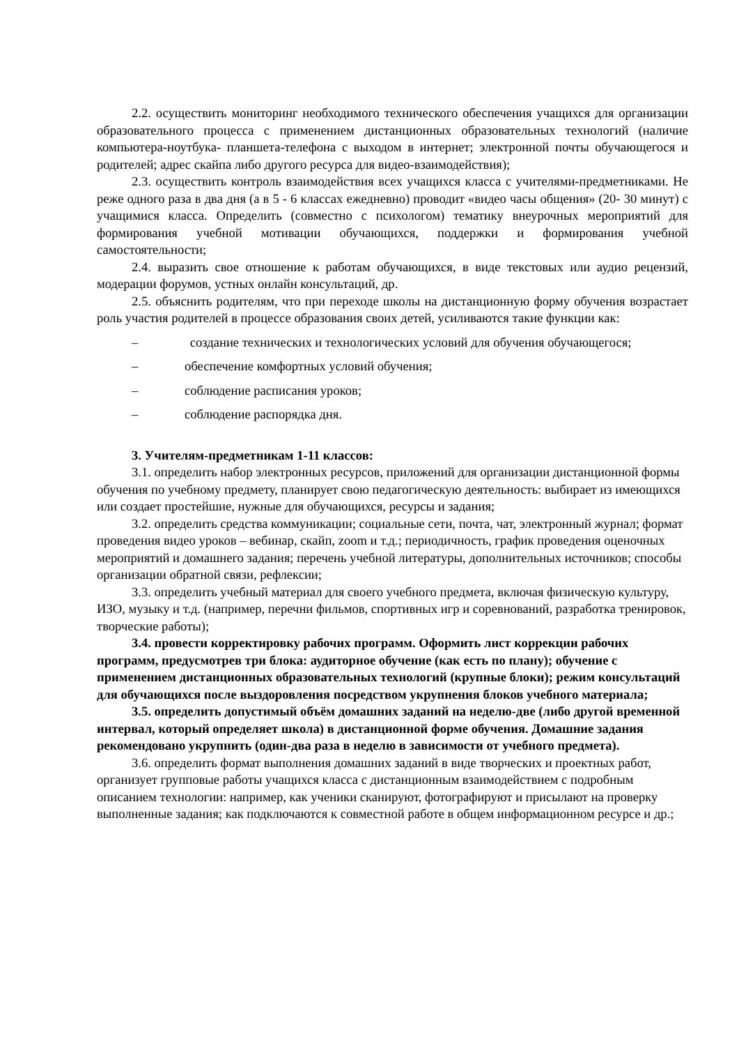2.2. осуществить мониторинг необходимого технического обеспечения учащихся для организации образовательного процесса с применением дистанционных образовательных технологий (наличие компьютера-ноутбука- планшета-телефона с выходом в интернет; электронной почты обучающегося и родителей; адрес скайпа либо другого ресурса для видео-взаимодействия);
2.3. осуществить контроль взаимодействия всех учащихся класса с учителями-предметниками. Не реже одного раза в два дня (а в 5 - 6 классах ежедневно) проводит «видео часы общения» (20- 30 минут) с учащимися класса. Определить (совместно с психологом) тематику внеурочных мероприятий для формирования учебной мотивации обучающихся, поддержки и формирования учебной самостоятельности;
2.4. выразить свое отношение к работам обучающихся, в виде текстовых или аудио рецензий, модерации форумов, устных онлайн консультаций, др.
2.5. объяснить родителям, что при переходе школы на дистанционную форму обучения возрастает роль участия родителей в процессе образования своих детей, усиливаются такие функции как:
– создание технических и технологических условий для обучения обучающегося;
– обеспечение комфортных условий обучения;
– соблюдение расписания уроков;
– соблюдение распорядка дня.
3. Учителям-предметникам 1-11 классов:
3.1. определить набор электронных ресурсов, приложений для организации дистанционной формы обучения по учебному предмету, планирует свою педагогическую деятельность: выбирает из имеющихся или создает простейшие, нужные для обучающихся, ресурсы и задания;
3.2. определить средства коммуникации; социальные сети, почта, чат, электронный журнал; формат проведения видео уроков – вебинар, скайп, zoom и т.д.; периодичность, график проведения оценочных мероприятий и домашнего задания; перечень учебной литературы, дополнительных источников; способы организации обратной связи, рефлексии;
3.3. определить учебный материал для своего учебного предмета, включая физическую культуру, ИЗО, музыку и т.д. (например, перечни фильмов, спортивных игр и соревнований, разработка тренировок, творческие работы);
3.4. провести корректировку рабочих программ. Оформить лист коррекции рабочих программ, предусмотрев три блока: аудиторное обучение (как есть по плану); обучение с применением дистанционных образовательных технологий (крупные блоки); режим консультаций для обучающихся после выздоровления посредством укрупнения блоков учебного материала;
3.5. определить допустимый объём домашних заданий на неделю-две (либо другой временной интервал, который определяет школа) в дистанционной форме обучения. Домашние задания рекомендовано укрупнить (один-два раза в неделю в зависимости от учебного предмета).
3.6. определить формат выполнения домашних заданий в виде творческих и проектных работ, организует групповые работы учащихся класса с дистанционным взаимодействием с подробным описанием технологии: например, как ученики сканируют, фотографируют и присылают на проверку выполненные задания; как подключаются к совместной работе в общем информационном ресурсе и др.;